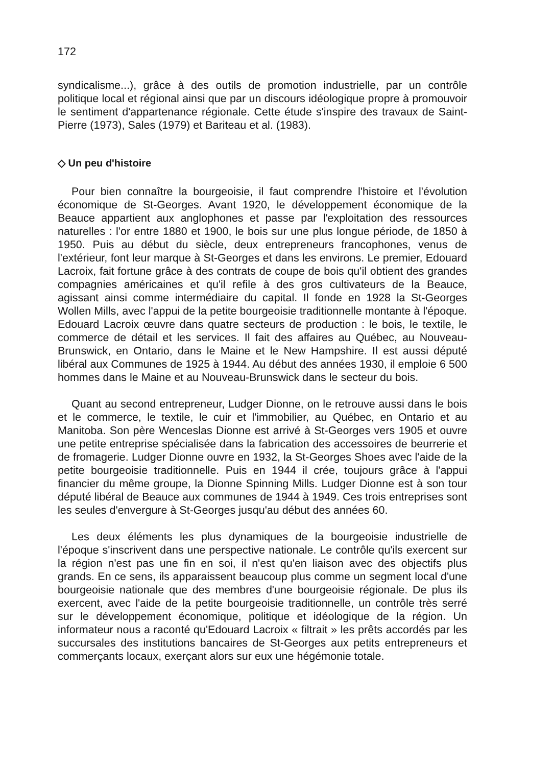172
syndicalisme...), grâce à des outils de promotion industrielle, par un contrôle politique local et régional ainsi que par un discours idéologique propre à promouvoir le sentiment d'appartenance régionale. Cette étude s'inspire des travaux de Saint-Pierre (1973), Sales (1979) et Bariteau et al. (1983).
◇ Un peu d'histoire
Pour bien connaître la bourgeoisie, il faut comprendre l'histoire et l'évolution économique de St-Georges. Avant 1920, le développement économique de la Beauce appartient aux anglophones et passe par l'exploitation des ressources naturelles : l'or entre 1880 et 1900, le bois sur une plus longue période, de 1850 à 1950. Puis au début du siècle, deux entrepreneurs francophones, venus de l'extérieur, font leur marque à St-Georges et dans les environs. Le premier, Edouard Lacroix, fait fortune grâce à des contrats de coupe de bois qu'il obtient des grandes compagnies américaines et qu'il refile à des gros cultivateurs de la Beauce, agissant ainsi comme intermédiaire du capital. Il fonde en 1928 la St-Georges Wollen Mills, avec l'appui de la petite bourgeoisie traditionnelle montante à l'époque. Edouard Lacroix œuvre dans quatre secteurs de production : le bois, le textile, le commerce de détail et les services. Il fait des affaires au Québec, au Nouveau-Brunswick, en Ontario, dans le Maine et le New Hampshire. Il est aussi député libéral aux Communes de 1925 à 1944. Au début des années 1930, il emploie 6 500 hommes dans le Maine et au Nouveau-Brunswick dans le secteur du bois.
Quant au second entrepreneur, Ludger Dionne, on le retrouve aussi dans le bois et le commerce, le textile, le cuir et l'immobilier, au Québec, en Ontario et au Manitoba. Son père Wenceslas Dionne est arrivé à St-Georges vers 1905 et ouvre une petite entreprise spécialisée dans la fabrication des accessoires de beurrerie et de fromagerie. Ludger Dionne ouvre en 1932, la St-Georges Shoes avec l'aide de la petite bourgeoisie traditionnelle. Puis en 1944 il crée, toujours grâce à l'appui financier du même groupe, la Dionne Spinning Mills. Ludger Dionne est à son tour député libéral de Beauce aux communes de 1944 à 1949. Ces trois entreprises sont les seules d'envergure à St-Georges jusqu'au début des années 60.
Les deux éléments les plus dynamiques de la bourgeoisie industrielle de l'époque s'inscrivent dans une perspective nationale. Le contrôle qu'ils exercent sur la région n'est pas une fin en soi, il n'est qu'en liaison avec des objectifs plus grands. En ce sens, ils apparaissent beaucoup plus comme un segment local d'une bourgeoisie nationale que des membres d'une bourgeoisie régionale. De plus ils exercent, avec l'aide de la petite bourgeoisie traditionnelle, un contrôle très serré sur le développement économique, politique et idéologique de la région. Un informateur nous a raconté qu'Edouard Lacroix « filtrait » les prêts accordés par les succursales des institutions bancaires de St-Georges aux petits entrepreneurs et commerçants locaux, exerçant alors sur eux une hégémonie totale.